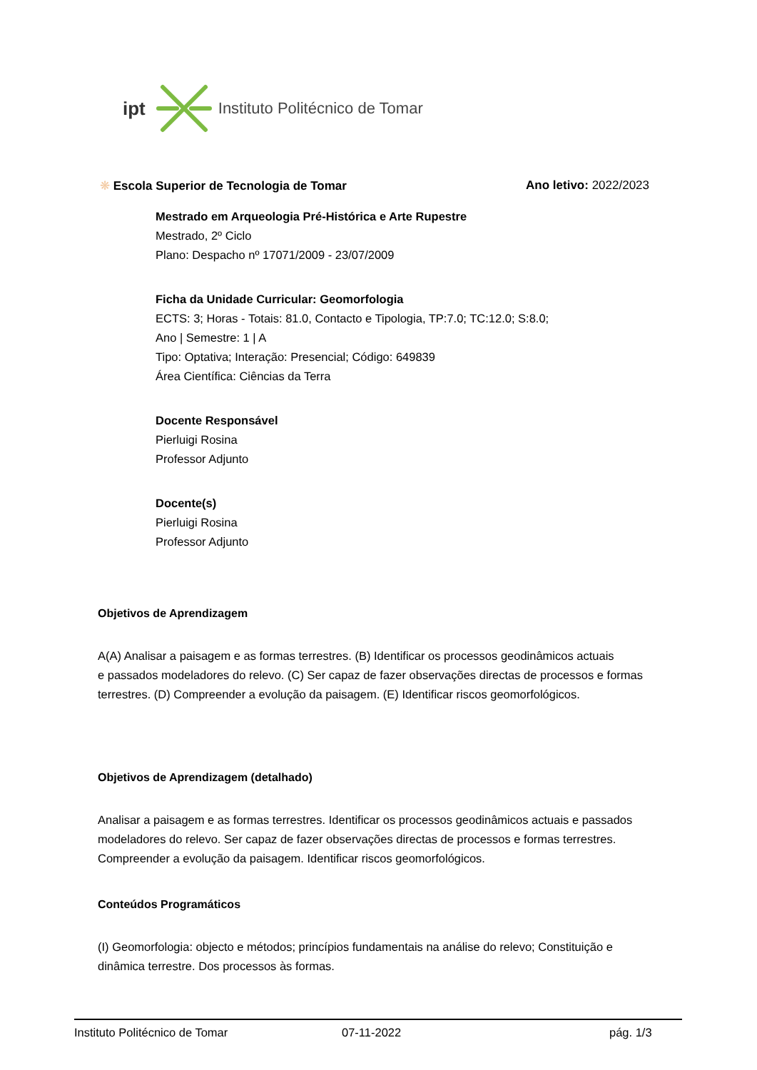ipt Instituto Politécnico de Tomar
❋ Escola Superior de Tecnologia de Tomar Ano letivo: 2022/2023
Mestrado em Arqueologia Pré-Histórica e Arte Rupestre
Mestrado, 2º Ciclo
Plano: Despacho nº 17071/2009 - 23/07/2009
Ficha da Unidade Curricular: Geomorfologia
ECTS: 3; Horas - Totais: 81.0, Contacto e Tipologia, TP:7.0; TC:12.0; S:8.0;
Ano | Semestre: 1 | A
Tipo: Optativa; Interação: Presencial; Código: 649839
Área Científica: Ciências da Terra
Docente Responsável
Pierluigi Rosina
Professor Adjunto
Docente(s)
Pierluigi Rosina
Professor Adjunto
Objetivos de Aprendizagem
A(A) Analisar a paisagem e as formas terrestres. (B) Identificar os processos geodinâmicos actuais
e passados modeladores do relevo. (C) Ser capaz de fazer observações directas de processos e formas terrestres. (D) Compreender a evolução da paisagem. (E) Identificar riscos geomorfológicos.
Objetivos de Aprendizagem (detalhado)
Analisar a paisagem e as formas terrestres. Identificar os processos geodinâmicos actuais e passados modeladores do relevo. Ser capaz de fazer observações directas de processos e formas terrestres. Compreender a evolução da paisagem. Identificar riscos geomorfológicos.
Conteúdos Programáticos
(I) Geomorfologia: objecto e métodos; princípios fundamentais na análise do relevo; Constituição e dinâmica terrestre. Dos processos às formas.
Instituto Politécnico de Tomar 07-11-2022 pág. 1/3